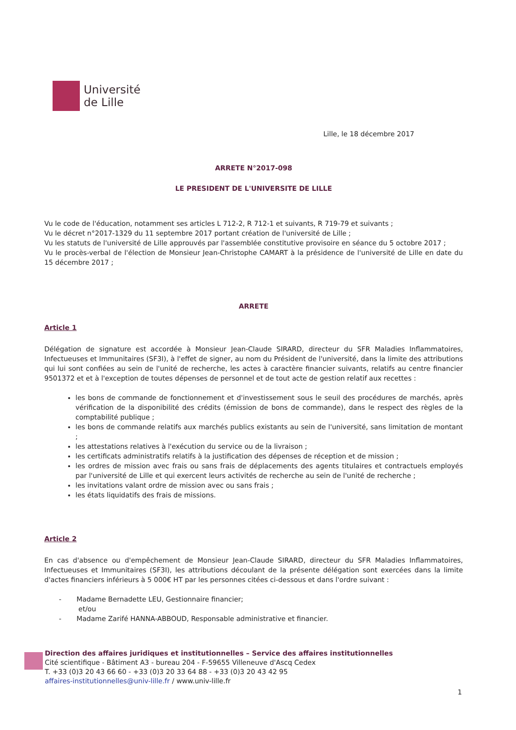Université
de Lille
Lille, le 18 décembre 2017
ARRETE N°2017-098
LE PRESIDENT DE L'UNIVERSITE DE LILLE
Vu le code de l'éducation, notamment ses articles L 712-2, R 712-1 et suivants, R 719-79 et suivants ;
Vu le décret n°2017-1329 du 11 septembre 2017 portant création de l'université de Lille ;
Vu les statuts de l'université de Lille approuvés par l'assemblée constitutive provisoire en séance du 5 octobre 2017 ;
Vu le procès-verbal de l'élection de Monsieur Jean-Christophe CAMART à la présidence de l'université de Lille en date du 15 décembre 2017 ;
ARRETE
Article 1
Délégation de signature est accordée à Monsieur Jean-Claude SIRARD, directeur du SFR Maladies Inflammatoires, Infectueuses et Immunitaires (SF3I), à l'effet de signer, au nom du Président de l'université, dans la limite des attributions qui lui sont confiées au sein de l'unité de recherche, les actes à caractère financier suivants, relatifs au centre financier 9501372 et et à l'exception de toutes dépenses de personnel et de tout acte de gestion relatif aux recettes :
les bons de commande de fonctionnement et d'investissement sous le seuil des procédures de marchés, après vérification de la disponibilité des crédits (émission de bons de commande), dans le respect des règles de la comptabilité publique ;
les bons de commande relatifs aux marchés publics existants au sein de l'université, sans limitation de montant ;
les attestations relatives à l'exécution du service ou de la livraison ;
les certificats administratifs relatifs à la justification des dépenses de réception et de mission ;
les ordres de mission avec frais ou sans frais de déplacements des agents titulaires et contractuels employés par l'université de Lille et qui exercent leurs activités de recherche au sein de l'unité de recherche ;
les invitations valant ordre de mission avec ou sans frais ;
les états liquidatifs des frais de missions.
Article 2
En cas d'absence ou d'empêchement de Monsieur Jean-Claude SIRARD, directeur du SFR Maladies Inflammatoires, Infectueuses et Immunitaires (SF3I), les attributions découlant de la présente délégation sont exercées dans la limite d'actes financiers inférieurs à 5 000€ HT par les personnes citées ci-dessous et dans l'ordre suivant :
- Madame Bernadette LEU, Gestionnaire financier;
et/ou
- Madame Zarifé HANNA-ABBOUD, Responsable administrative et financier.
Direction des affaires juridiques et institutionnelles – Service des affaires institutionnelles
Cité scientifique - Bâtiment A3 - bureau 204 - F-59655 Villeneuve d'Ascq Cedex
T. +33 (0)3 20 43 66 60 - +33 (0)3 20 33 64 88 - +33 (0)3 20 43 42 95
affaires-institutionnelles@univ-lille.fr / www.univ-lille.fr
1